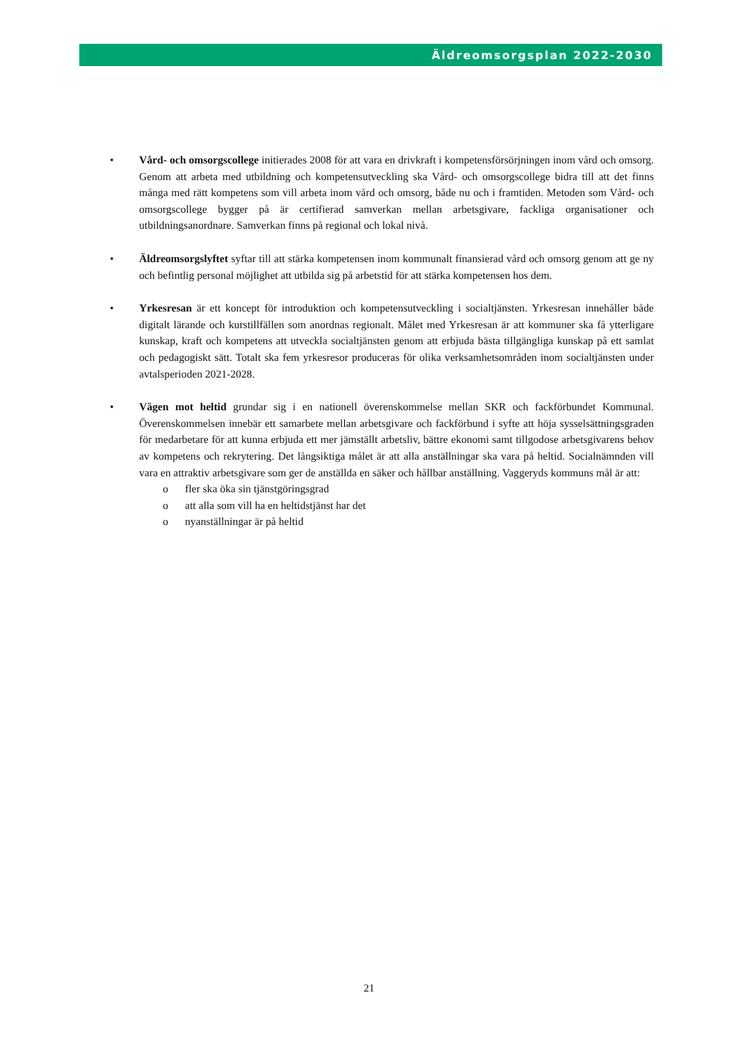Äldreomsorgsplan 2022-2030
• Vård- och omsorgscollege initierades 2008 för att vara en drivkraft i kompetensförsörjningen inom vård och omsorg. Genom att arbeta med utbildning och kompetensutveckling ska Vård- och omsorgscollege bidra till att det finns många med rätt kompetens som vill arbeta inom vård och omsorg, både nu och i framtiden. Metoden som Vård- och omsorgscollege bygger på är certifierad samverkan mellan arbetsgivare, fackliga organisationer och utbildningsanordnare. Samverkan finns på regional och lokal nivå.
• Äldreomsorgslyftet syftar till att stärka kompetensen inom kommunalt finansierad vård och omsorg genom att ge ny och befintlig personal möjlighet att utbilda sig på arbetstid för att stärka kompetensen hos dem.
• Yrkesresan är ett koncept för introduktion och kompetensutveckling i socialtjänsten. Yrkesresan innehåller både digitalt lärande och kurstillfällen som anordnas regionalt. Målet med Yrkesresan är att kommuner ska få ytterligare kunskap, kraft och kompetens att utveckla socialtjänsten genom att erbjuda bästa tillgängliga kunskap på ett samlat och pedagogiskt sätt. Totalt ska fem yrkesresor produceras för olika verksamhetsområden inom socialtjänsten under avtalsperioden 2021-2028.
• Vägen mot heltid grundar sig i en nationell överenskommelse mellan SKR och fackförbundet Kommunal. Överenskommelsen innebär ett samarbete mellan arbetsgivare och fackförbund i syfte att höja sysselsättningsgraden för medarbetare för att kunna erbjuda ett mer jämställt arbetsliv, bättre ekonomi samt tillgodose arbetsgivarens behov av kompetens och rekrytering. Det långsiktiga målet är att alla anställningar ska vara på heltid. Socialnämnden vill vara en attraktiv arbetsgivare som ger de anställda en säker och hållbar anställning. Vaggeryds kommuns mål är att:
o fler ska öka sin tjänstgöringsgrad
o att alla som vill ha en heltidstjänst har det
o nyanställningar är på heltid
21